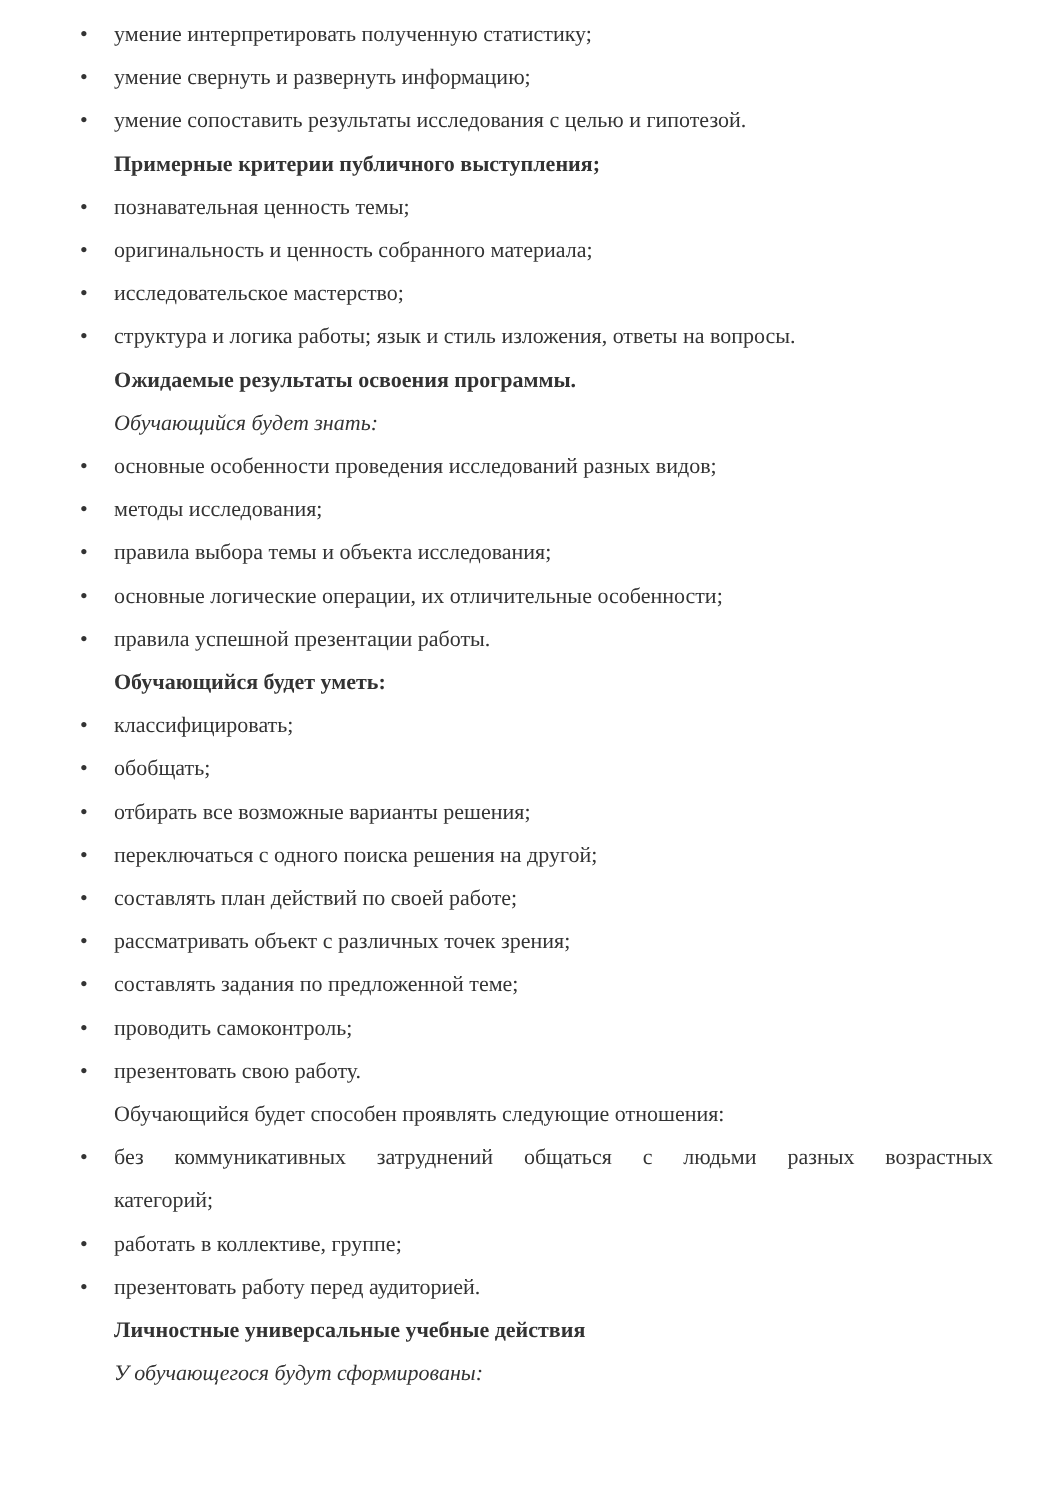• умение интерпретировать полученную статистику;
• умение свернуть и развернуть информацию;
• умение сопоставить результаты исследования с целью и гипотезой.
Примерные критерии публичного выступления;
• познавательная ценность темы;
• оригинальность и ценность собранного материала;
• исследовательское мастерство;
• структура и логика работы; язык и стиль изложения, ответы на вопросы.
Ожидаемые результаты освоения программы.
Обучающийся будет знать:
• основные особенности проведения исследований разных видов;
• методы исследования;
• правила выбора темы и объекта исследования;
• основные логические операции, их отличительные особенности;
• правила успешной презентации работы.
Обучающийся будет уметь:
• классифицировать;
• обобщать;
• отбирать все возможные варианты решения;
• переключаться с одного поиска решения на другой;
• составлять план действий по своей работе;
• рассматривать объект с различных точек зрения;
• составлять задания по предложенной теме;
• проводить самоконтроль;
• презентовать свою работу.
Обучающийся будет способен проявлять следующие отношения:
• без коммуникативных затруднений общаться с людьми разных возрастных
категорий;
• работать в коллективе, группе;
• презентовать работу перед аудиторией.
Личностные универсальные учебные действия
У обучающегося будут сформированы: